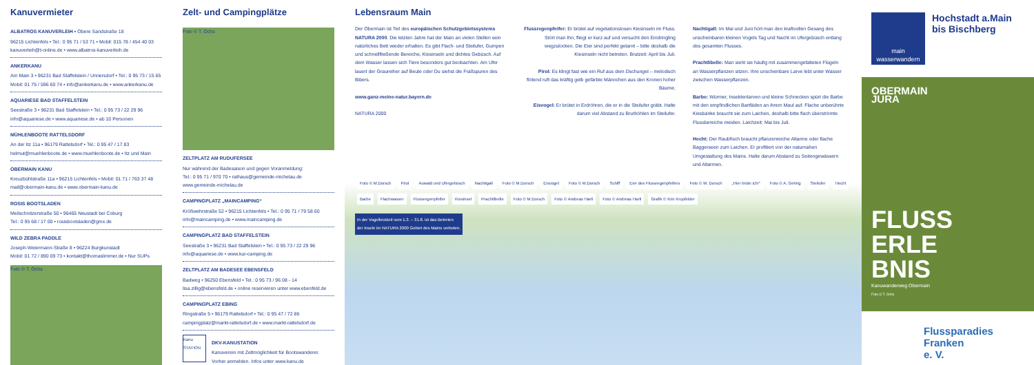Kanuvermieter
ALBATROS KANUVERLEIH • Obere Sandstraße 18
96215 Lichtenfels • Tel.: 0 95 71 / 53 71 • Mobil: 015 78 / 454 40 03
kanuverleih@t-online.de • www.albatros-kanuverleih.de
ANKERKANU
Am Main 3 • 96231 Bad Staffelstein / Unnersdorf • Tel.: 0 95 73 / 15 65
Mobil: 01 75 / 596 60 74 • info@ankerkanu.de • www.ankerkanu.de
AQUARIESE BAD STAFFELSTEIN
Seestraße 3 • 96231 Bad Staffelstein • Tel.: 0 95 73 / 22 29 96
info@aquariese.de • www.aquariese.de • ab 10 Personen
MÜHLENBOOTE RATTELSDORF
An der Itz 11a • 96179 Rattelsdorf • Tel.: 0 95 47 / 17 83
helmut@muehlenboote.de • www.muehlenboote.de • Itz und Main
OBERMAIN KANU
Kreuzbühlstraße 11a • 96215 Lichtenfels • Mobil: 01 71 / 763 37 48
mail@obermain-kanu.de • www.obermain-kanu.de
ROSIS BOOTSLADEN
Meilschnitzerstraße 50 • 96465 Neustadt bei Coburg
Tel.: 0 95 68 / 17 00 • rosisbootsladen@gmx.de
WILD ZEBRA PADDLE
Joseph-Weiermann-Straße 8 • 96224 Burgkunstadt
Mobil: 01 72 / 890 09 73 • kontakt@thomaslimmer.de • Nur SUPs
Foto © T. Ochs
Zelt- und Campingplätze
Foto © T. Ochs
ZELTPLATZ AM RUDUFERSEE
Nur während der Badesaison und gegen Voranmeldung:
Tel.: 0 95 71 / 970 70 • rathaus@gemeinde-michelau.de
www.gemeinde-michelau.de
CAMPINGPLATZ „MAINCAMPING“
Krößwehrstraße 52 • 96215 Lichtenfels • Tel.: 0 95 71 / 79 58 60
info@maincamping.de • www.maincamping.de
CAMPINGPLATZ BAD STAFFELSTEIN
Seestraße 3 • 96231 Bad Staffelstein • Tel.: 0 95 73 / 22 29 96
info@aquariese.de • www.kur-camping.de
ZELTPLATZ AM BADESEE EBENSFELD
Badweg • 96250 Ebensfeld • Tel.: 0 95 73 / 96 08 - 14
lisa.zillig@ebensfeld.de • online reservieren unter www.ebenfeld.de
CAMPINGPLATZ EBING
Ringstraße 5 • 96179 Rattelsdorf • Tel.: 0 95 47 / 72 86
campingplatz@markt-rattelsdorf.de • www.markt-rattelsdorf.de
Kanu STATION
DKV-KANUSTATION
Kanuverein mit Zeltmöglichkeit für Bootswanderer.
Vorher anmelden. Infos unter www.kanu.de
Lebensraum Main
Der Obermain ist Teil des europäischen Schutzgebietssystems NATURA 2000. Die letzten Jahre hat der Main an vielen Stellen sein natürliches Bett wieder erhalten. Es gibt Flach- und Steilufer, Gumpen und schnellfließende Bereiche, Kiesinseln und dichtes Gebüsch. Auf dem Wasser lassen sich Tiere besonders gut beobachten. Am Ufer lauert der Graureiher auf Beute oder Du siehst die Fraßspuren des Bibers.
www.ganz-meine-natur.bayern.de
NATURA 2000
Flussregenpfeifer: Er brütet auf vegetationslosen Kiesinseln im Fluss. Stört man Ihn, fliegt er kurz auf und versucht den Eindringling wegzulocken. Die Eier sind perfekt getarnt – bitte deshalb die Kiesinseln nicht betreten. Brutzeit: April bis Juli.
Pirol: Es klingt fast wie ein Ruf aus dem Dschungel – melodisch flötend ruft das kräftig gelb gefärbte Männchen aus den Kronen hoher Bäume.
Eisvogel: Er brütet in Erdröhren, die er in die Steilufer gräbt. Halte darum viel Abstand zu Bruthöhlen im Steilufer.
Nachtigall: Im Mai und Juni hört man den kraftvollen Gesang des unscheinbaren kleinen Vogels Tag und Nacht im Ufergebüsch entlang des gesamten Flusses.
Prachtlibelle: Man sieht sie häufig mit zusammengefalteten Flügeln an Wasserpflanzen sitzen. Ihre unscheinbare Larve lebt unter Wasser zwischen Wasserpflanzen.
Barbe: Würmer, Insektenlarven und kleine Schnecken spürt die Barbe mit den empfindlichen Bartfäden an ihrem Maul auf. Flache unberührte Kiesbänke braucht sie zum Laichen, deshalb bitte flach überströmte Flussbereiche meiden. Laichzeit: Mai bis Juli.
Hecht: Der Raubfisch braucht pflanzenreiche Altarme oder flache Baggerseen zum Laichen. Er profitiert von der naturnahen Umgestaltung des Mains. Halte darum Abstand zu Seitengewässern und Altarmen.
Foto © M.Dorsch Pirol Auwald und Ufergebüsch Nachtigall Foto © M.Dorsch Eisvogel Foto © M.Dorsch Schiff Eier des Flussregenpfeifers Foto © M. Dorsch „Hier brüte ich!“Foto © A. Gehrig Steilufer Hecht Barbe Flachwasser Flussregenpfeifer Kiesinsel Prachtlibelle Foto © M.Dorsch Foto © Andreas Hartl Foto © Andreas Hartl Grafik © Kim Kropfelder
In der Vogelbrutzeit vom 1.3. – 31.8. ist das Betreten der Inseln im NATURA 2000 Gebiet des Mains verboten.
main
wasserwandern
Hochstadt a.Main
bis Bischberg
OBERMAIN
JURA
FLUSS
ERLE
BNIS
Kanuwanderweg Obermain
Foto © T. Ochs
Flussparadies Franken e. V.